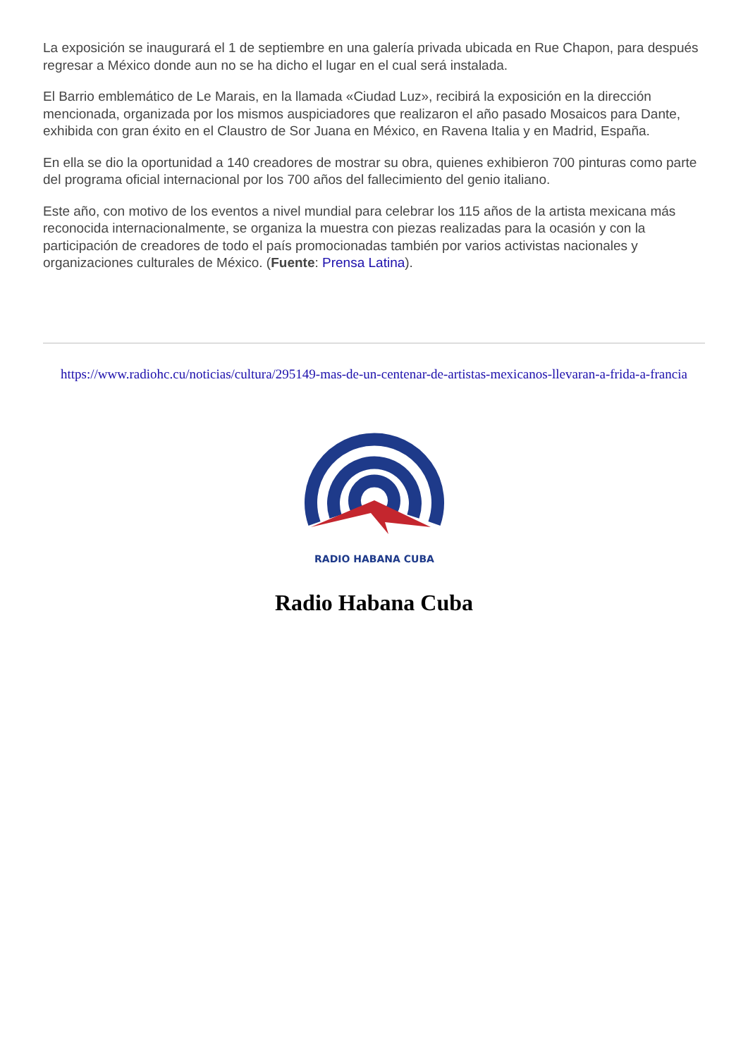La exposición se inaugurará el 1 de septiembre en una galería privada ubicada en Rue Chapon, para después regresar a México donde aun no se ha dicho el lugar en el cual será instalada.
El Barrio emblemático de Le Marais, en la llamada «Ciudad Luz», recibirá la exposición en la dirección mencionada, organizada por los mismos auspiciadores que realizaron el año pasado Mosaicos para Dante, exhibida con gran éxito en el Claustro de Sor Juana en México, en Ravena Italia y en Madrid, España.
En ella se dio la oportunidad a 140 creadores de mostrar su obra, quienes exhibieron 700 pinturas como parte del programa oficial internacional por los 700 años del fallecimiento del genio italiano.
Este año, con motivo de los eventos a nivel mundial para celebrar los 115 años de la artista mexicana más reconocida internacionalmente, se organiza la muestra con piezas realizadas para la ocasión y con la participación de creadores de todo el país promocionadas también por varios activistas nacionales y organizaciones culturales de México. (Fuente: Prensa Latina).
https://www.radiohc.cu/noticias/cultura/295149-mas-de-un-centenar-de-artistas-mexicanos-llevaran-a-frida-a-francia
RADIO HABANA CUBA
Radio Habana Cuba